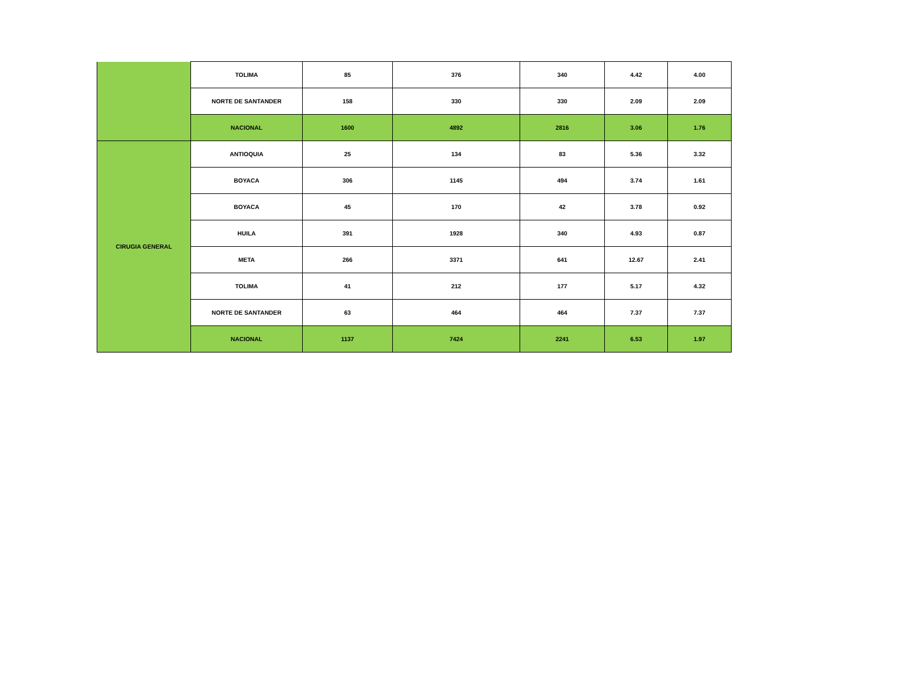| | TOLIMA | 85 | 376 | 340 | 4.42 | 4.00 |
| | NORTE DE SANTANDER | 158 | 330 | 330 | 2.09 | 2.09 |
| | NACIONAL | 1600 | 4892 | 2816 | 3.06 | 1.76 |
| CIRUGIA GENERAL | ANTIOQUIA | 25 | 134 | 83 | 5.36 | 3.32 |
| | BOYACA | 306 | 1145 | 494 | 3.74 | 1.61 |
| | BOYACA | 45 | 170 | 42 | 3.78 | 0.92 |
| | HUILA | 391 | 1928 | 340 | 4.93 | 0.87 |
| | META | 266 | 3371 | 641 | 12.67 | 2.41 |
| | TOLIMA | 41 | 212 | 177 | 5.17 | 4.32 |
| | NORTE DE SANTANDER | 63 | 464 | 464 | 7.37 | 7.37 |
| | NACIONAL | 1137 | 7424 | 2241 | 6.53 | 1.97 |